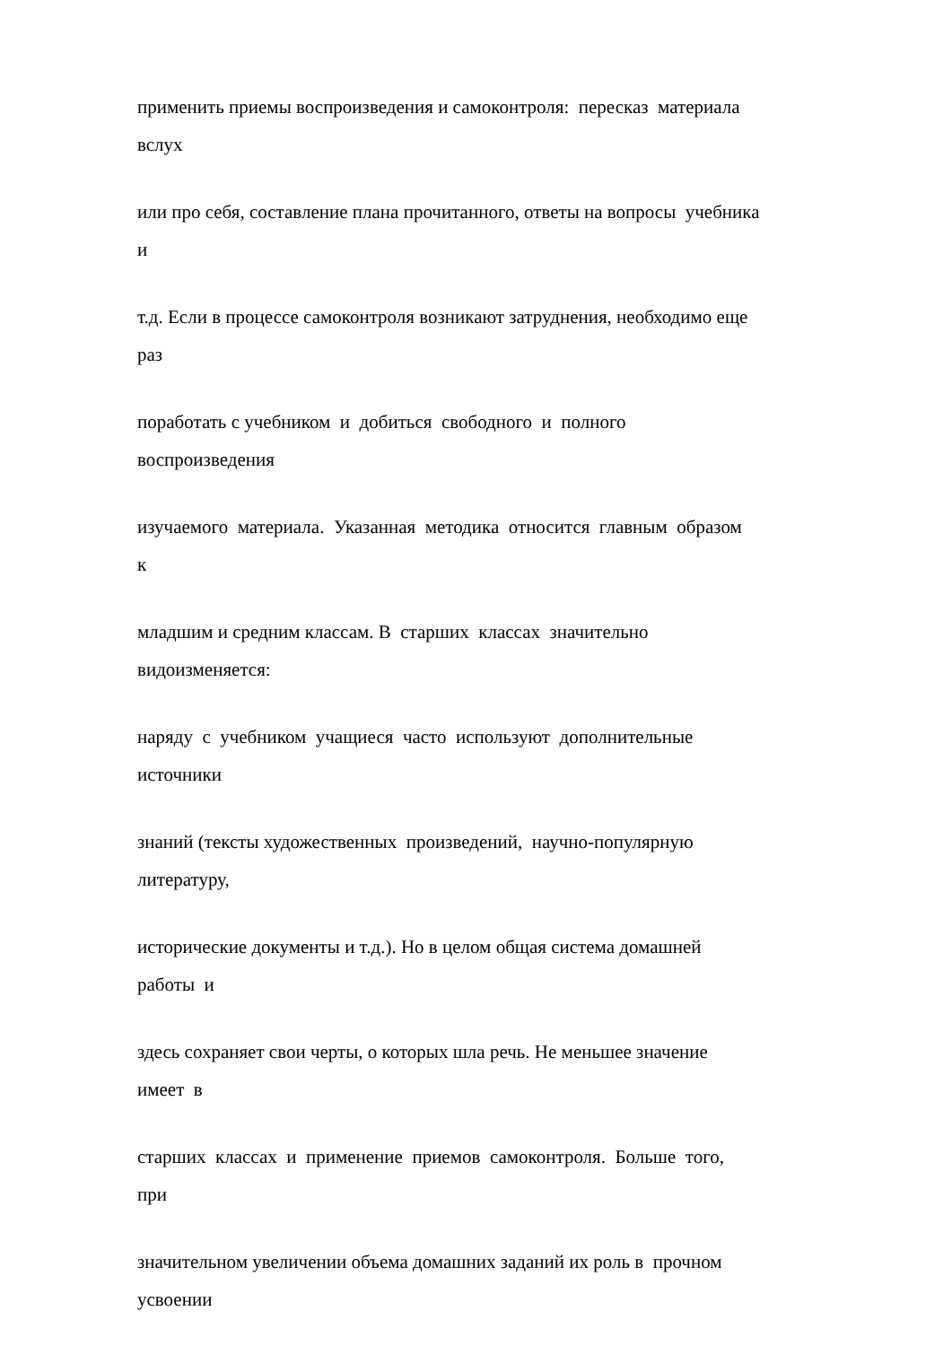применить приемы воспроизведения и самоконтроля: пересказ материала вслух
или про себя, составление плана прочитанного, ответы на вопросы учебника и
т.д. Если в процессе самоконтроля возникают затруднения, необходимо еще раз
поработать с учебником и добиться свободного и полного воспроизведения
изучаемого материала. Указанная методика относится главным образом к
младшим и средним классам. В старших классах значительно видоизменяется:
наряду с учебником учащиеся часто используют дополнительные источники
знаний (тексты художественных произведений, научно-популярную литературу,
исторические документы и т.д.). Но в целом общая система домашней работы и
здесь сохраняет свои черты, о которых шла речь. Не меньшее значение имеет в
старших классах и применение приемов самоконтроля. Больше того, при
значительном увеличении объема домашних заданий их роль в прочном усвоении